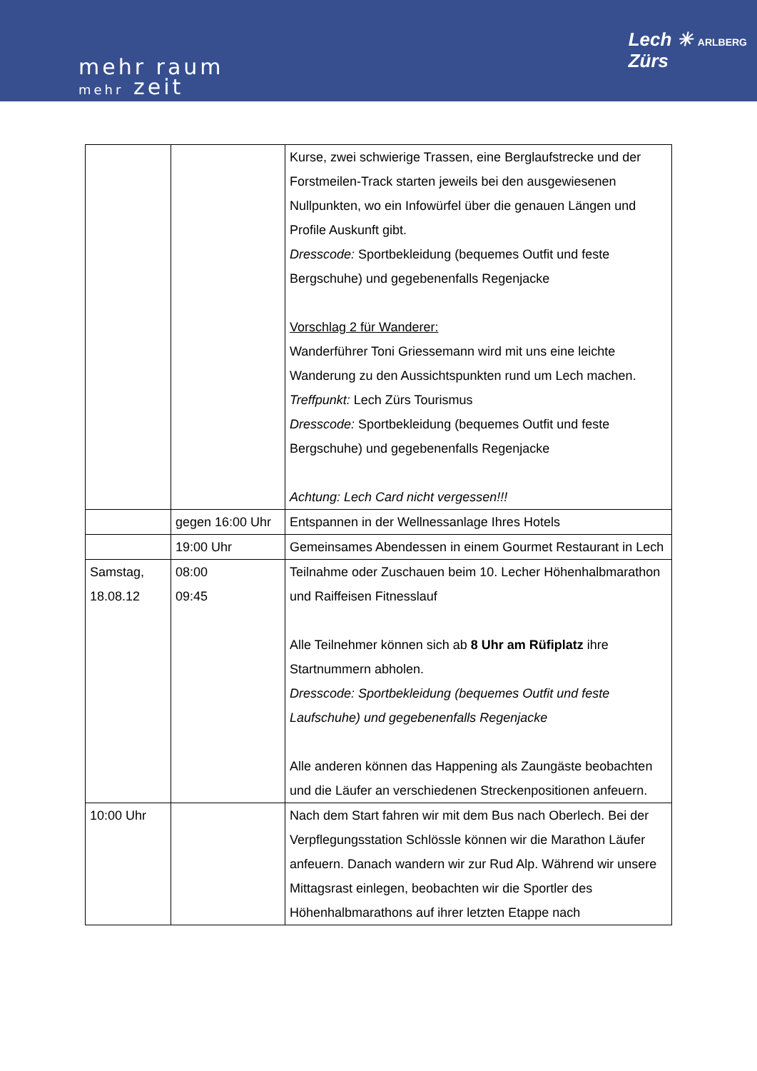mehr raum
mehr zeit
Lech ✳ ARLBERG
Zürs
| | | Kurse, zwei schwierige Trassen, eine Berglaufstrecke und der Forstmeilen-Track starten jeweils bei den ausgewiesenen Nullpunkten, wo ein Infowürfel über die genauen Längen und Profile Auskunft gibt. Dresscode: Sportbekleidung (bequemes Outfit und feste Bergschuhe) und gegebenenfalls Regenjacke Vorschlag 2 für Wanderer: Wanderführer Toni Griessemann wird mit uns eine leichte Wanderung zu den Aussichtspunkten rund um Lech machen. Treffpunkt: Lech Zürs Tourismus Dresscode: Sportbekleidung (bequemes Outfit und feste Bergschuhe) und gegebenenfalls Regenjacke Achtung: Lech Card nicht vergessen!!! |
| | gegen 16:00 Uhr | Entspannen in der Wellnessanlage Ihres Hotels |
| | 19:00 Uhr | Gemeinsames Abendessen in einem Gourmet Restaurant in Lech |
| Samstag, 18.08.12 | 08:00 09:45 | Teilnahme oder Zuschauen beim 10. Lecher Höhenhalbmarathon und Raiffeisen Fitnesslauf Alle Teilnehmer können sich ab 8 Uhr am Rüfiplatz ihre Startnummern abholen. Dresscode: Sportbekleidung (bequemes Outfit und feste Laufschuhe) und gegebenenfalls Regenjacke Alle anderen können das Happening als Zaungäste beobachten und die Läufer an verschiedenen Streckenpositionen anfeuern. |
| 10:00 Uhr | | Nach dem Start fahren wir mit dem Bus nach Oberlech. Bei der Verpflegungsstation Schlössle können wir die Marathon Läufer anfeuern. Danach wandern wir zur Rud Alp. Während wir unsere Mittagsrast einlegen, beobachten wir die Sportler des Höhenhalbmarathons auf ihrer letzten Etappe nach |